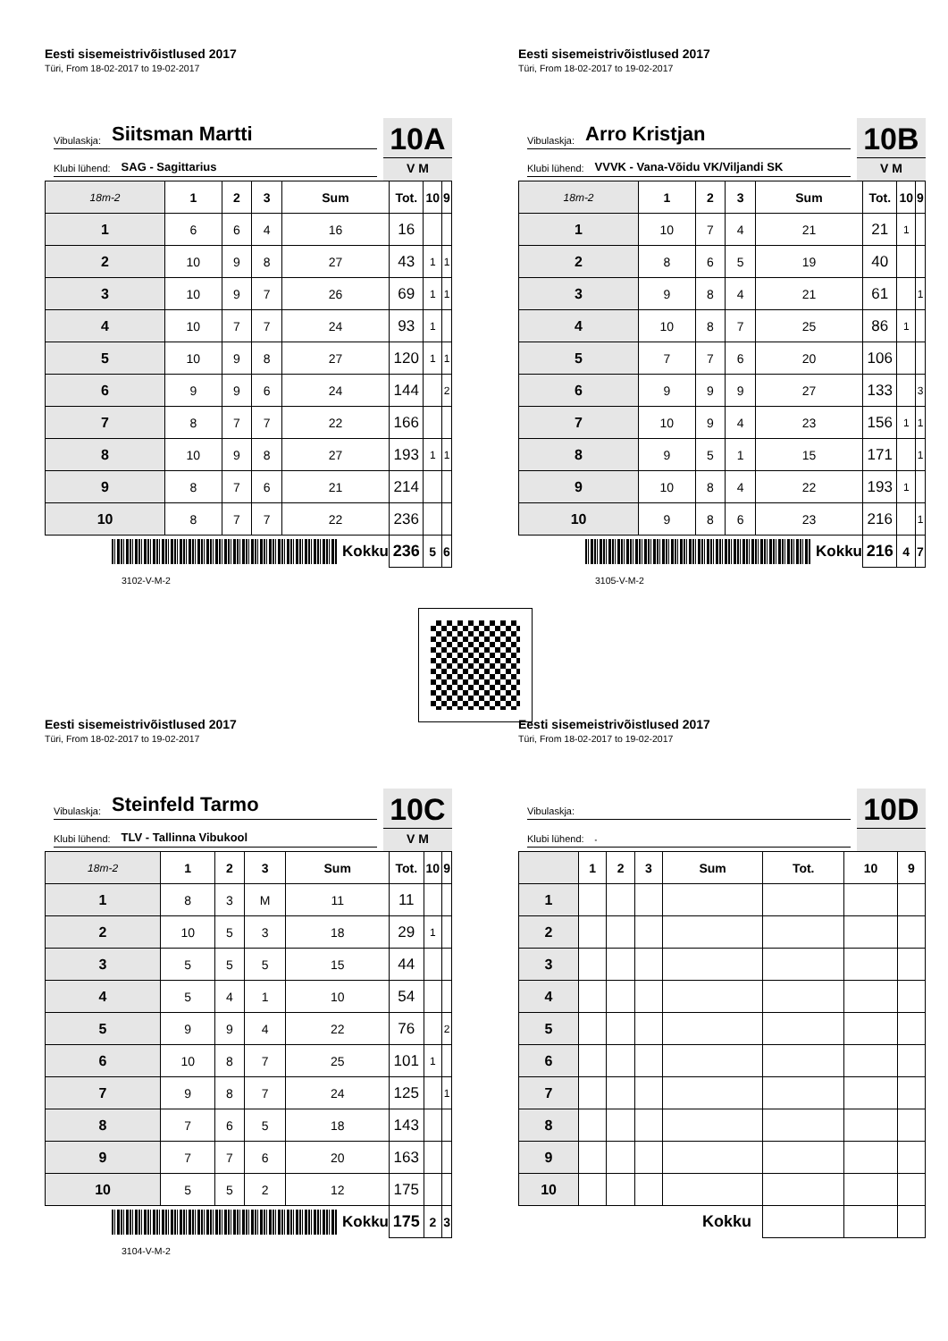Eesti sisemeistrivõistlused 2017
Türi, From 18-02-2017 to 19-02-2017
Vibulaskja: Siitsman Martti
Klubi lühend: SAG - Sagittarius
10A
V M
| 18m-2 | 1 | 2 | 3 | Sum | Tot. | 10 | 9 |
| --- | --- | --- | --- | --- | --- | --- | --- |
| 1 | 6 | 6 | 4 | 16 | 16 | | |
| 2 | 10 | 9 | 8 | 27 | 43 | 1 | 1 |
| 3 | 10 | 9 | 7 | 26 | 69 | 1 | 1 |
| 4 | 10 | 7 | 7 | 24 | 93 | 1 | |
| 5 | 10 | 9 | 8 | 27 | 120 | 1 | 1 |
| 6 | 9 | 9 | 6 | 24 | 144 | | 2 |
| 7 | 8 | 7 | 7 | 22 | 166 | | |
| 8 | 10 | 9 | 8 | 27 | 193 | 1 | 1 |
| 9 | 8 | 7 | 6 | 21 | 214 | | |
| 10 | 8 | 7 | 7 | 22 | 236 | | |
| Kokku | | | | | 236 | 5 | 6 |
3102-V-M-2
Eesti sisemeistrivõistlused 2017
Türi, From 18-02-2017 to 19-02-2017
Vibulaskja: Arro Kristjan
Klubi lühend: VVVK - Vana-Võidu VK/Viljandi SK
10B
V M
| 18m-2 | 1 | 2 | 3 | Sum | Tot. | 10 | 9 |
| --- | --- | --- | --- | --- | --- | --- | --- |
| 1 | 10 | 7 | 4 | 21 | 21 | 1 | |
| 2 | 8 | 6 | 5 | 19 | 40 | | |
| 3 | 9 | 8 | 4 | 21 | 61 | | 1 |
| 4 | 10 | 8 | 7 | 25 | 86 | 1 | |
| 5 | 7 | 7 | 6 | 20 | 106 | | |
| 6 | 9 | 9 | 9 | 27 | 133 | | 3 |
| 7 | 10 | 9 | 4 | 23 | 156 | 1 | 1 |
| 8 | 9 | 5 | 1 | 15 | 171 | | 1 |
| 9 | 10 | 8 | 4 | 22 | 193 | 1 | |
| 10 | 9 | 8 | 6 | 23 | 216 | | 1 |
| Kokku | | | | | 216 | 4 | 7 |
3105-V-M-2
Eesti sisemeistrivõistlused 2017
Türi, From 18-02-2017 to 19-02-2017
Vibulaskja: Steinfeld Tarmo
Klubi lühend: TLV - Tallinna Vibukool
10C
V M
| 18m-2 | 1 | 2 | 3 | Sum | Tot. | 10 | 9 |
| --- | --- | --- | --- | --- | --- | --- | --- |
| 1 | 8 | 3 | M | 11 | 11 | | |
| 2 | 10 | 5 | 3 | 18 | 29 | 1 | |
| 3 | 5 | 5 | 5 | 15 | 44 | | |
| 4 | 5 | 4 | 1 | 10 | 54 | | |
| 5 | 9 | 9 | 4 | 22 | 76 | | 2 |
| 6 | 10 | 8 | 7 | 25 | 101 | 1 | |
| 7 | 9 | 8 | 7 | 24 | 125 | | 1 |
| 8 | 7 | 6 | 5 | 18 | 143 | | |
| 9 | 7 | 7 | 6 | 20 | 163 | | |
| 10 | 5 | 5 | 2 | 12 | 175 | | |
| Kokku | | | | | 175 | 2 | 3 |
3104-V-M-2
Eesti sisemeistrivõistlused 2017
Türi, From 18-02-2017 to 19-02-2017
Vibulaskja:
Klubi lühend: -
10D
| | 1 | 2 | 3 | Sum | Tot. | 10 | 9 |
| --- | --- | --- | --- | --- | --- | --- | --- |
| 1 | | | | | | | |
| 2 | | | | | | | |
| 3 | | | | | | | |
| 4 | | | | | | | |
| 5 | | | | | | | |
| 6 | | | | | | | |
| 7 | | | | | | | |
| 8 | | | | | | | |
| 9 | | | | | | | |
| 10 | | | | | | | |
| Kokku | | | | | | | |